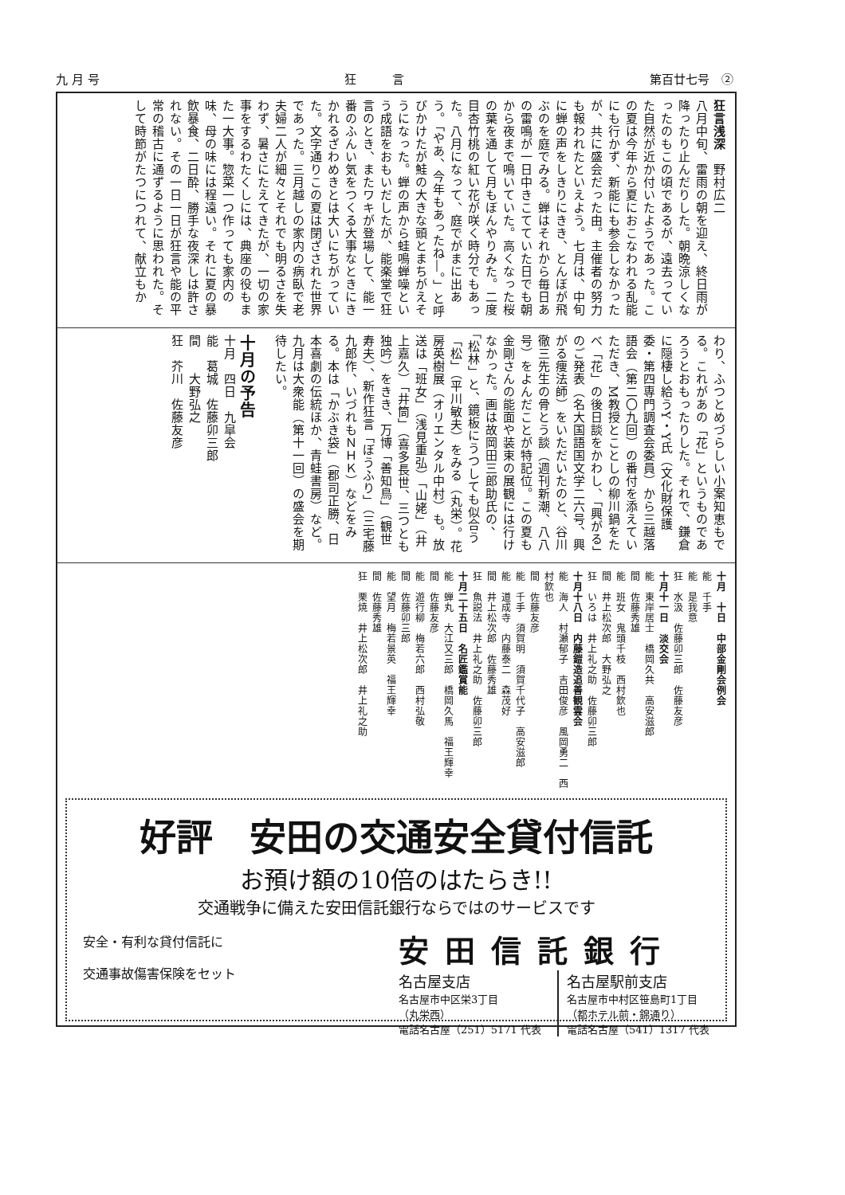九 月 号 狂　　　言 第百廿七号　②
狂言浅深　野村広二
八月中旬、雷雨の朝を迎え、終日雨が降ったり止んだりした。朝晩涼しくなったのもこの頃であるが、遠去っていた自然が近か付いたようであった。この夏は今年から夏におこなわれる乱能にも行かず、新能にも参会しなかったが、共に盛会だった由。主催者の努力も報われたといえよう。七月は、中旬に蝉の声をしきりにきき、とんぼが飛ぶのを庭でみる。蝉はそれから毎日あの雷鳴が一日中きこてていた日でも朝から夜まで鳴いていた。高くなった桜の葉を通して月もぼんやりみた。二度目杏竹桃の紅い花が咲く時分でもあった。八月になって、庭でがまに出あう。「やあ、今年もあったね―。」と呼びかけたが鮭の大きな頭とまちがえそうになった。蝉の声から蛙鳴蝉噪という成語をおもいだしたが、能楽堂で狂言のとき、またワキが登場して、能一番のふんい気をつくる大事なときにきかれるざわめきとは大いにちがっていた。文字通りこの夏は閉ざされた世界であった。三月越しの家内の病臥で老夫婦二人が細々とそれでも明るさを失わず、暑さにたえてきたが、一切の家事をするわたくしには、典座の役もまた一大事。惣菜一つ作っても家内の味、母の味には程遠い。それに夏の暴飲暴食、二日酔、勝手な夜深しは許されない。その一日一日が狂言や能の平常の稽古に通ずるように思われた。そして時節がたつにつれて、献立もか
わり、ふつとめづらしい小案知恵もでる。これがあの「花」というものであろうとおもったりした。それで、鎌倉に隠棲し給うY・Y氏（文化財保護委・第四専門調査会委員）から三越落語会（第二〇九回）の番付を添えていただき、M教授とことしの柳川鍋をたべ「花」の後日談をかわし、「興がる」のご発表（名大国語国文学二六号、興がる痩法師）をいただいたのと、谷川徹三先生の骨とう談（週刊新潮、八八号）をよんだことが特記位。この夏も金剛さんの能面や装束の展観には行けなかった。画は故岡田三郎助氏の、「松林」と、鏡板にうつしても似合う「松」（平川敏夫）をみる（丸栄）。花房英樹展（オリエンタル中村）も。放送は「班女」（浅見重弘）「山姥」（井上嘉久）「井筒」（喜多長世、三つとも独吟）をきき、万博「善知鳥」（観世寿夫）、新作狂言「ぼうふり」（三宅藤九郎作、いづれもＮＨＫ）などをみる。本は「かぶき袋」（郡司正勝、日本喜劇の伝統ほか、青蛙書房）など。九月は大衆能（第十一回）の盛会を期待したい。
十月の予告
十月　四日　九皐会
能　葛城　佐藤卯三郎
間　　大野弘之
狂　芥川　佐藤友彦
十月　十日　中部金剛会例会
能　千手
能　是我意
狂　水汲　佐藤卯三郎　佐藤友彦
十月十一日　淡交会
能　東岸居士　橋岡久共　高安滋郎
間　佐藤秀雄
能　班女　鬼頭千枝　西村欽也
間　井上松次郎　大野弘之
狂　いろは　井上礼之助　佐藤卯三郎
十月十八日　内藤鎧造追善観雲会
能　海人　村瀬郁子　吉田俊彦　風岡勇二　西村欽也
間　佐藤友彦
能　千手　須賀明　須賀千代子　高安滋郎
能　道成寺　内藤泰二　森茂好
間　井上松次郎　佐藤秀雄
狂　魚説法　井上礼之助　佐藤卯三郎
十月二十五日　名匠鑑賞能
能　蝉丸　大江又三郎　橋岡久馬　福王輝幸
間　佐藤友彦
能　遊行柳　梅若六郎　西村弘敬
間　佐藤卯三郎
能　望月　梅若景英　福王輝幸
間　佐藤秀雄
狂　栗焼　井上松次郎　井上礼之助
好評　安田の交通安全貸付信託
お預け額の10倍のはたらき!!
交通戦争に備えた安田信託銀行ならではのサービスです
安全・有利な貸付信託に
交通事故傷害保険をセット
安田信託銀行
名古屋支店
名古屋市中区栄3丁目
（丸栄西）
電話名古屋（251）5171 代表
名古屋駅前支店
名古屋市中村区笹島町1丁目
（都ホテル前・錦通り）
電話名古屋（541）1317 代表